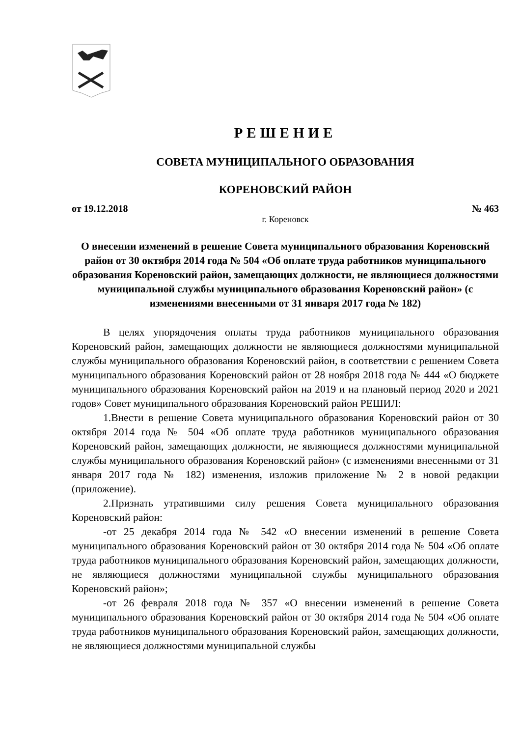РЕШЕНИЕ
СОВЕТА МУНИЦИПАЛЬНОГО ОБРАЗОВАНИЯ
КОРЕНОВСКИЙ РАЙОН
от 19.12.2018 № 463
г. Кореновск
О внесении изменений в решение Совета муниципального образования Кореновский район от 30 октября 2014 года № 504 «Об оплате труда работников муниципального образования Кореновский район, замещающих должности, не являющиеся должностями муниципальной службы муниципального образования Кореновский район» (с изменениями внесенными от 31 января 2017 года № 182)
В целях упорядочения оплаты труда работников муниципального образования Кореновский район, замещающих должности не являющиеся должностями муниципальной службы муниципального образования Кореновский район, в соответствии с решением Совета муниципального образования Кореновский район от 28 ноября 2018 года № 444 «О бюджете муниципального образования Кореновский район на 2019 и на плановый период 2020 и 2021 годов» Совет муниципального образования Кореновский район РЕШИЛ:
1.Внести в решение Совета муниципального образования Кореновский район от 30 октября 2014 года № 504 «Об оплате труда работников муниципального образования Кореновский район, замещающих должности, не являющиеся должностями муниципальной службы муниципального образования Кореновский район» (с изменениями внесенными от 31 января 2017 года № 182) изменения, изложив приложение № 2 в новой редакции (приложение).
2.Признать утратившими силу решения Совета муниципального образования Кореновский район:
-от 25 декабря 2014 года № 542 «О внесении изменений в решение Совета муниципального образования Кореновский район от 30 октября 2014 года № 504 «Об оплате труда работников муниципального образования Кореновский район, замещающих должности, не являющиеся должностями муниципальной службы муниципального образования Кореновский район»;
-от 26 февраля 2018 года № 357 «О внесении изменений в решение Совета муниципального образования Кореновский район от 30 октября 2014 года № 504 «Об оплате труда работников муниципального образования Кореновский район, замещающих должности, не являющиеся должностями муниципальной службы